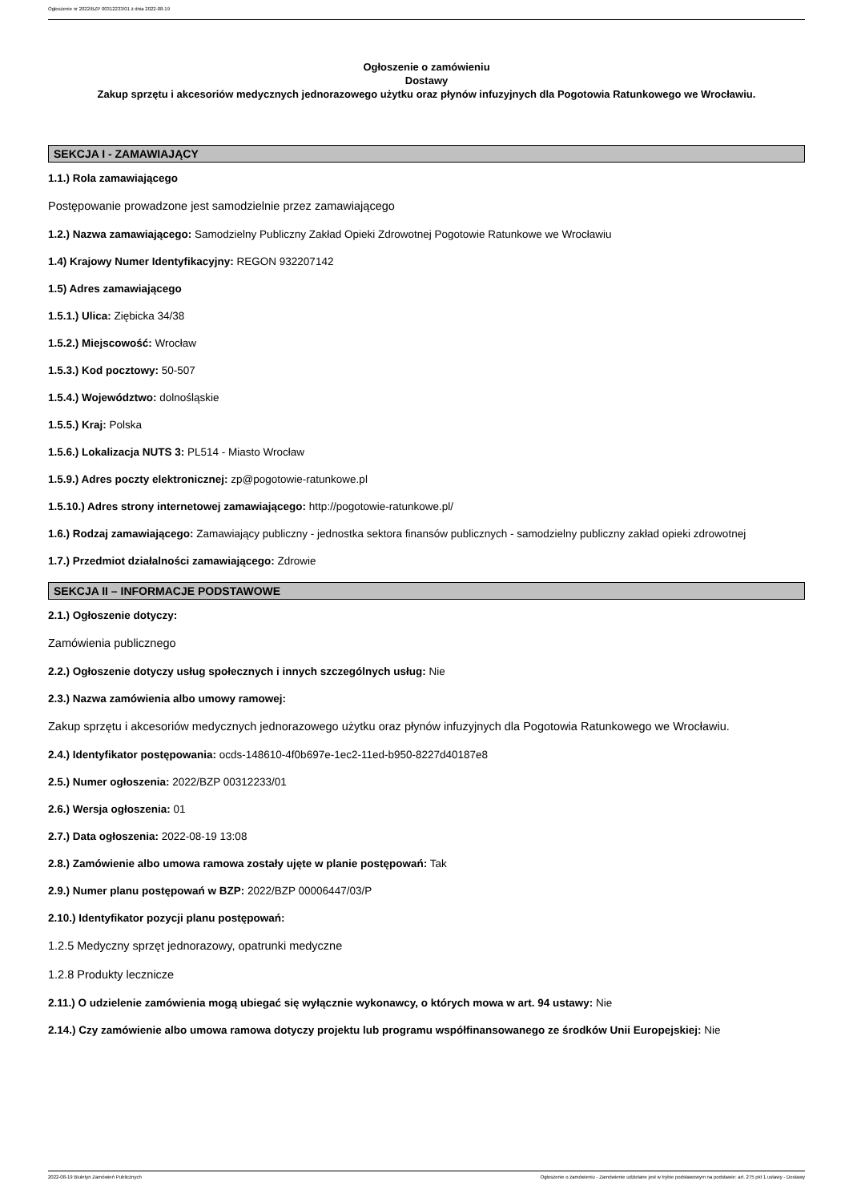Ogłoszenie nr 2022/BZP 00312233/01 z dnia 2022-08-19
Ogłoszenie o zamówieniu
Dostawy
Zakup sprzętu i akcesoriów medycznych jednorazowego użytku oraz płynów infuzyjnych dla Pogotowia Ratunkowego we Wrocławiu.
SEKCJA I - ZAMAWIAJĄCY
1.1.) Rola zamawiającego
Postępowanie prowadzone jest samodzielnie przez zamawiającego
1.2.) Nazwa zamawiającego: Samodzielny Publiczny Zakład Opieki Zdrowotnej Pogotowie Ratunkowe we Wrocławiu
1.4) Krajowy Numer Identyfikacyjny: REGON 932207142
1.5) Adres zamawiającego
1.5.1.) Ulica: Ziębicka 34/38
1.5.2.) Miejscowość: Wrocław
1.5.3.) Kod pocztowy: 50-507
1.5.4.) Województwo: dolnośląskie
1.5.5.) Kraj: Polska
1.5.6.) Lokalizacja NUTS 3: PL514 - Miasto Wrocław
1.5.9.) Adres poczty elektronicznej: zp@pogotowie-ratunkowe.pl
1.5.10.) Adres strony internetowej zamawiającego: http://pogotowie-ratunkowe.pl/
1.6.) Rodzaj zamawiającego: Zamawiający publiczny - jednostka sektora finansów publicznych - samodzielny publiczny zakład opieki zdrowotnej
1.7.) Przedmiot działalności zamawiającego: Zdrowie
SEKCJA II – INFORMACJE PODSTAWOWE
2.1.) Ogłoszenie dotyczy:
Zamówienia publicznego
2.2.) Ogłoszenie dotyczy usług społecznych i innych szczególnych usług: Nie
2.3.) Nazwa zamówienia albo umowy ramowej:
Zakup sprzętu i akcesoriów medycznych jednorazowego użytku oraz płynów infuzyjnych dla Pogotowia Ratunkowego we Wrocławiu.
2.4.) Identyfikator postępowania: ocds-148610-4f0b697e-1ec2-11ed-b950-8227d40187e8
2.5.) Numer ogłoszenia: 2022/BZP 00312233/01
2.6.) Wersja ogłoszenia: 01
2.7.) Data ogłoszenia: 2022-08-19 13:08
2.8.) Zamówienie albo umowa ramowa zostały ujęte w planie postępowań: Tak
2.9.) Numer planu postępowań w BZP: 2022/BZP 00006447/03/P
2.10.) Identyfikator pozycji planu postępowań:
1.2.5 Medyczny sprzęt jednorazowy, opatrunki medyczne
1.2.8 Produkty lecznicze
2.11.) O udzielenie zamówienia mogą ubiegać się wyłącznie wykonawcy, o których mowa w art. 94 ustawy: Nie
2.14.) Czy zamówienie albo umowa ramowa dotyczy projektu lub programu współfinansowanego ze środków Unii Europejskiej: Nie
2022-08-19 Biuletyn Zamówień Publicznych Ogłoszenie o zamówieniu - Zamówienie udzielane jest w trybie podstawowym na podstawie: art. 275 pkt 1 ustawy - Dostawy